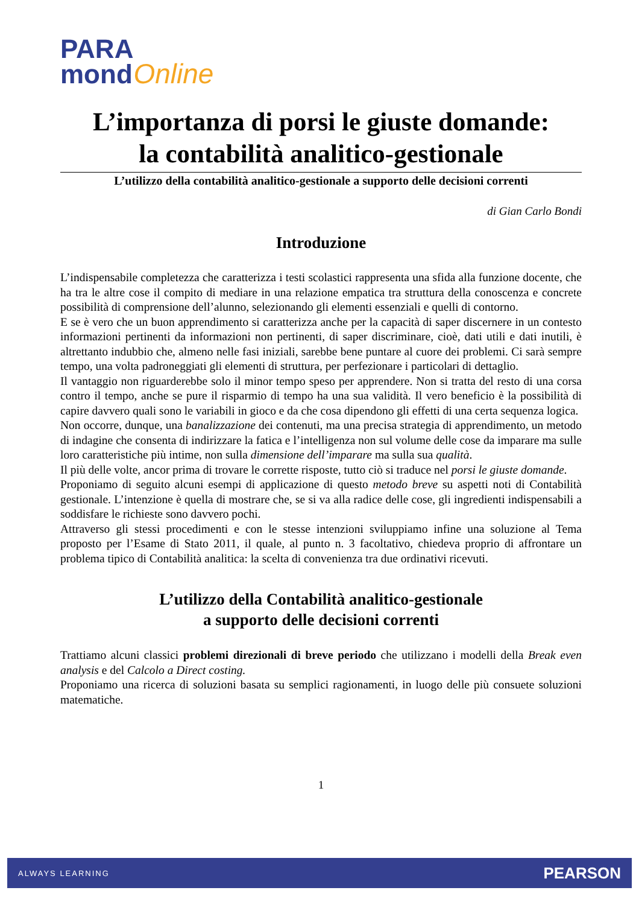PARA
mond Online
L’importanza di porsi le giuste domande:
la contabilità analitico-gestionale
L’utilizzo della contabilità analitico-gestionale a supporto delle decisioni correnti
di Gian Carlo Bondi
Introduzione
L’indispensabile completezza che caratterizza i testi scolastici rappresenta una sfida alla funzione docente, che ha tra le altre cose il compito di mediare in una relazione empatica tra struttura della conoscenza e concrete possibilità di comprensione dell’alunno, selezionando gli elementi essenziali e quelli di contorno.
E se è vero che un buon apprendimento si caratterizza anche per la capacità di saper discernere in un contesto informazioni pertinenti da informazioni non pertinenti, di saper discriminare, cioè, dati utili e dati inutili, è altrettanto indubbio che, almeno nelle fasi iniziali, sarebbe bene puntare al cuore dei problemi. Ci sarà sempre tempo, una volta padroneggiati gli elementi di struttura, per perfezionare i particolari di dettaglio.
Il vantaggio non riguarderebbe solo il minor tempo speso per apprendere. Non si tratta del resto di una corsa contro il tempo, anche se pure il risparmio di tempo ha una sua validità. Il vero beneficio è la possibilità di capire davvero quali sono le variabili in gioco e da che cosa dipendono gli effetti di una certa sequenza logica.
Non occorre, dunque, una banalizzazione dei contenuti, ma una precisa strategia di apprendimento, un metodo di indagine che consenta di indirizzare la fatica e l’intelligenza non sul volume delle cose da imparare ma sulle loro caratteristiche più intime, non sulla dimensione dell’imparare ma sulla sua qualità.
Il più delle volte, ancor prima di trovare le corrette risposte, tutto ciò si traduce nel porsi le giuste domande.
Proponiamo di seguito alcuni esempi di applicazione di questo metodo breve su aspetti noti di Contabilità gestionale. L’intenzione è quella di mostrare che, se si va alla radice delle cose, gli ingredienti indispensabili a soddisfare le richieste sono davvero pochi.
Attraverso gli stessi procedimenti e con le stesse intenzioni sviluppiamo infine una soluzione al Tema proposto per l’Esame di Stato 2011, il quale, al punto n. 3 facoltativo, chiedeva proprio di affrontare un problema tipico di Contabilità analitica: la scelta di convenienza tra due ordinativi ricevuti.
L’utilizzo della Contabilità analitico-gestionale
a supporto delle decisioni correnti
Trattiamo alcuni classici problemi direzionali di breve periodo che utilizzano i modelli della Break even analysis e del Calcolo a Direct costing.
Proponiamo una ricerca di soluzioni basata su semplici ragionamenti, in luogo delle più consuete soluzioni matematiche.
1
ALWAYS LEARNING PEARSON